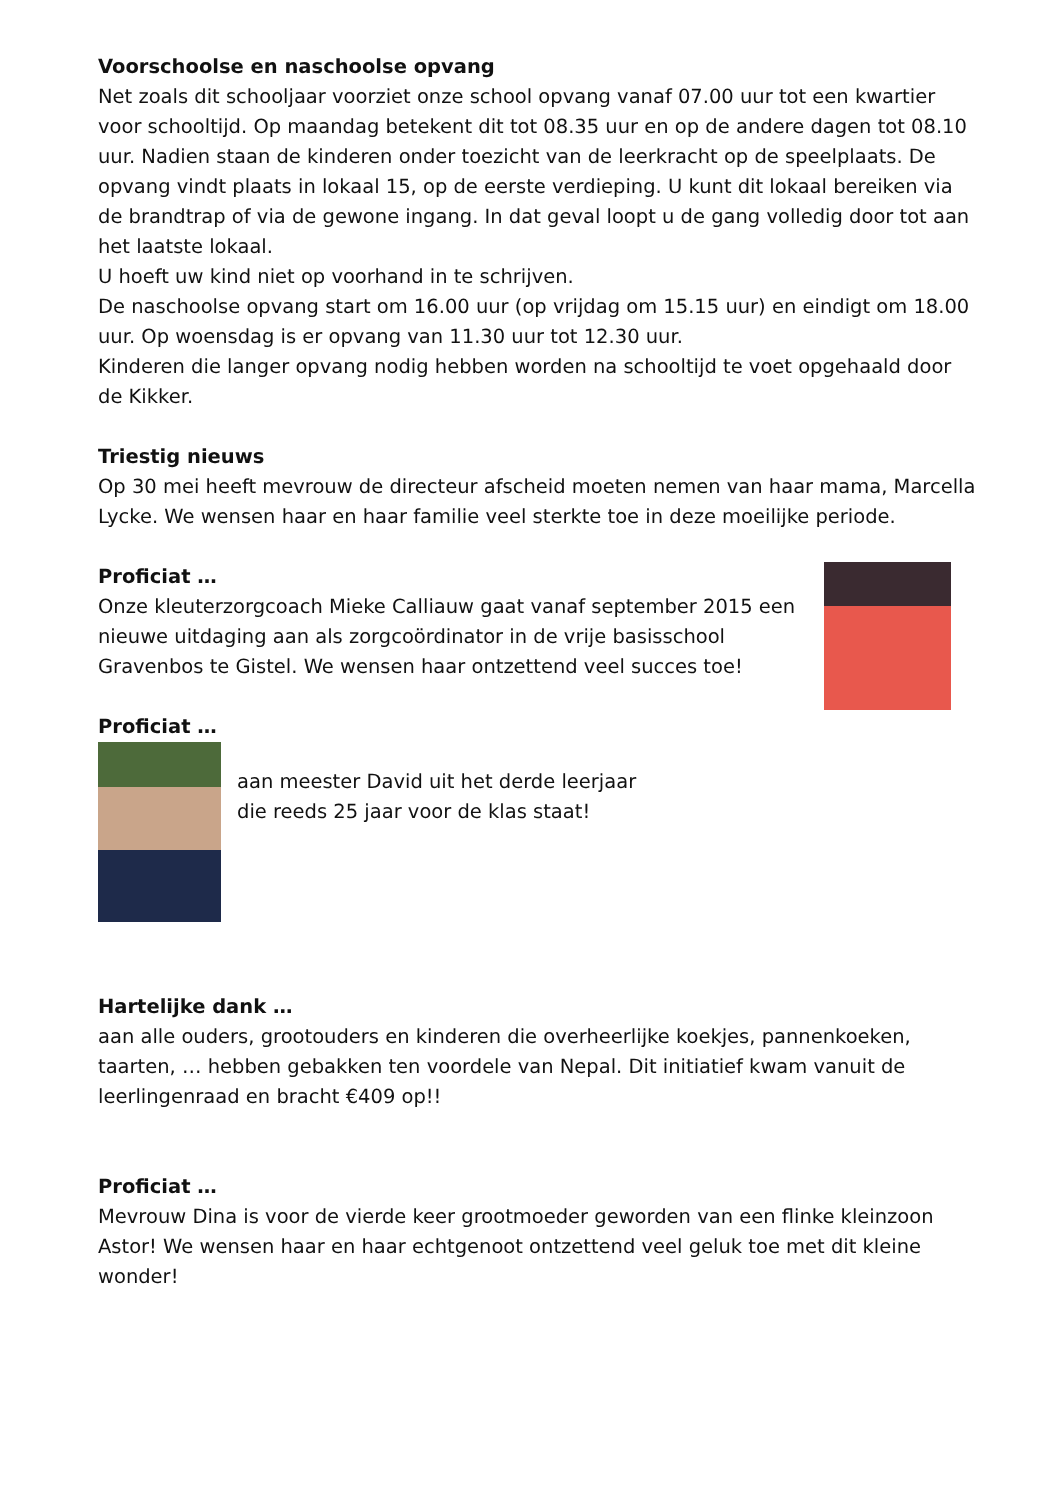Voorschoolse en naschoolse opvang
Net zoals dit schooljaar voorziet onze school opvang vanaf 07.00 uur tot een kwartier voor schooltijd. Op maandag betekent dit tot 08.35 uur en op de andere dagen tot 08.10 uur. Nadien staan de kinderen onder toezicht van de leerkracht op de speelplaats. De opvang vindt plaats in lokaal 15, op de eerste verdieping. U kunt dit lokaal bereiken via de brandtrap of via de gewone ingang. In dat geval loopt u de gang volledig door tot aan het laatste lokaal.
U hoeft uw kind niet op voorhand in te schrijven.
De naschoolse opvang start om 16.00 uur (op vrijdag om 15.15 uur) en eindigt om 18.00 uur. Op woensdag is er opvang van 11.30 uur tot 12.30 uur.
Kinderen die langer opvang nodig hebben worden na schooltijd te voet opgehaald door de Kikker.
Triestig nieuws
Op 30 mei heeft mevrouw de directeur afscheid moeten nemen van haar mama, Marcella Lycke. We wensen haar en haar familie veel sterkte toe in deze moeilijke periode.
Proficiat …
Onze kleuterzorgcoach Mieke Calliauw gaat vanaf september 2015 een nieuwe uitdaging aan als zorgcoördinator in de vrije basisschool Gravenbos te Gistel. We wensen haar ontzettend veel succes toe!
Proficiat …
aan meester David uit het derde leerjaar
die reeds 25 jaar voor de klas staat!
Hartelijke dank …
aan alle ouders, grootouders en kinderen die overheerlijke koekjes, pannenkoeken, taarten, … hebben gebakken ten voordele van Nepal. Dit initiatief kwam vanuit de leerlingenraad en bracht €409 op!!
Proficiat …
Mevrouw Dina is voor de vierde keer grootmoeder geworden van een flinke kleinzoon Astor! We wensen haar en haar echtgenoot ontzettend veel geluk toe met dit kleine wonder!